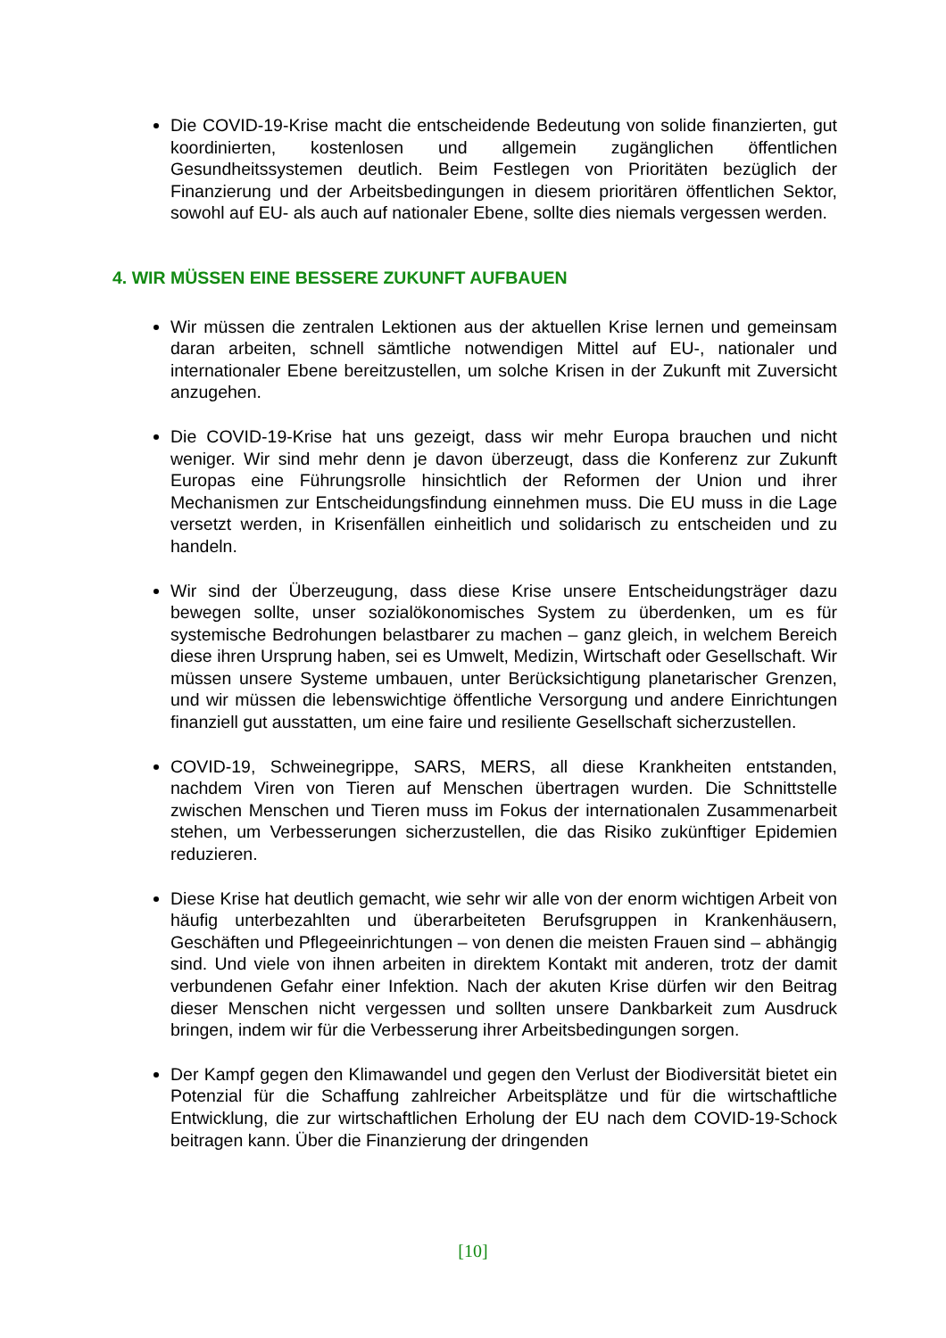Die COVID-19-Krise macht die entscheidende Bedeutung von solide finanzierten, gut koordinierten, kostenlosen und allgemein zugänglichen öffentlichen Gesundheitssystemen deutlich. Beim Festlegen von Prioritäten bezüglich der Finanzierung und der Arbeitsbedingungen in diesem prioritären öffentlichen Sektor, sowohl auf EU- als auch auf nationaler Ebene, sollte dies niemals vergessen werden.
4. WIR MÜSSEN EINE BESSERE ZUKUNFT AUFBAUEN
Wir müssen die zentralen Lektionen aus der aktuellen Krise lernen und gemeinsam daran arbeiten, schnell sämtliche notwendigen Mittel auf EU-, nationaler und internationaler Ebene bereitzustellen, um solche Krisen in der Zukunft mit Zuversicht anzugehen.
Die COVID-19-Krise hat uns gezeigt, dass wir mehr Europa brauchen und nicht weniger. Wir sind mehr denn je davon überzeugt, dass die Konferenz zur Zukunft Europas eine Führungsrolle hinsichtlich der Reformen der Union und ihrer Mechanismen zur Entscheidungsfindung einnehmen muss. Die EU muss in die Lage versetzt werden, in Krisenfällen einheitlich und solidarisch zu entscheiden und zu handeln.
Wir sind der Überzeugung, dass diese Krise unsere Entscheidungsträger dazu bewegen sollte, unser sozialökonomisches System zu überdenken, um es für systemische Bedrohungen belastbarer zu machen – ganz gleich, in welchem Bereich diese ihren Ursprung haben, sei es Umwelt, Medizin, Wirtschaft oder Gesellschaft. Wir müssen unsere Systeme umbauen, unter Berücksichtigung planetarischer Grenzen, und wir müssen die lebenswichtige öffentliche Versorgung und andere Einrichtungen finanziell gut ausstatten, um eine faire und resiliente Gesellschaft sicherzustellen.
COVID-19, Schweinegrippe, SARS, MERS, all diese Krankheiten entstanden, nachdem Viren von Tieren auf Menschen übertragen wurden. Die Schnittstelle zwischen Menschen und Tieren muss im Fokus der internationalen Zusammenarbeit stehen, um Verbesserungen sicherzustellen, die das Risiko zukünftiger Epidemien reduzieren.
Diese Krise hat deutlich gemacht, wie sehr wir alle von der enorm wichtigen Arbeit von häufig unterbezahlten und überarbeiteten Berufsgruppen in Krankenhäusern, Geschäften und Pflegeeinrichtungen – von denen die meisten Frauen sind – abhängig sind. Und viele von ihnen arbeiten in direktem Kontakt mit anderen, trotz der damit verbundenen Gefahr einer Infektion. Nach der akuten Krise dürfen wir den Beitrag dieser Menschen nicht vergessen und sollten unsere Dankbarkeit zum Ausdruck bringen, indem wir für die Verbesserung ihrer Arbeitsbedingungen sorgen.
Der Kampf gegen den Klimawandel und gegen den Verlust der Biodiversität bietet ein Potenzial für die Schaffung zahlreicher Arbeitsplätze und für die wirtschaftliche Entwicklung, die zur wirtschaftlichen Erholung der EU nach dem COVID-19-Schock beitragen kann. Über die Finanzierung der dringenden
[10]